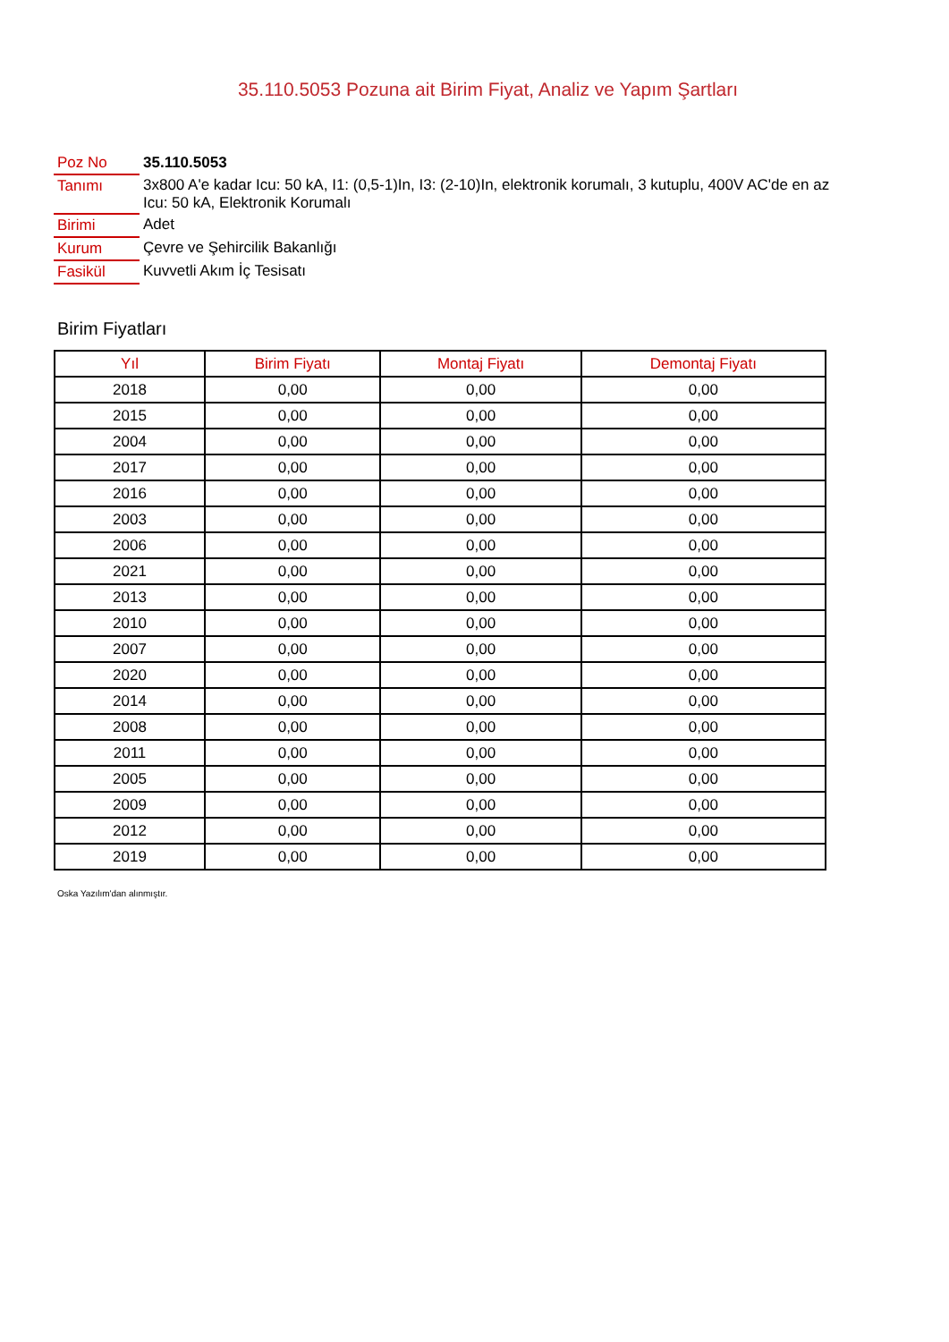35.110.5053 Pozuna ait Birim Fiyat, Analiz ve Yapım Şartları
| Poz No | 35.110.5053 |
| Tanımı | 3x800 A'e kadar Icu: 50 kA, I1: (0,5-1)In, I3: (2-10)In, elektronik korumalı, 3 kutuplu, 400V AC'de en az Icu: 50 kA, Elektronik Korumalı |
| Birimi | Adet |
| Kurum | Çevre ve Şehircilik Bakanlığı |
| Fasikül | Kuvvetli Akım İç Tesisatı |
Birim Fiyatları
| Yıl | Birim Fiyatı | Montaj Fiyatı | Demontaj Fiyatı |
| --- | --- | --- | --- |
| 2018 | 0,00 | 0,00 | 0,00 |
| 2015 | 0,00 | 0,00 | 0,00 |
| 2004 | 0,00 | 0,00 | 0,00 |
| 2017 | 0,00 | 0,00 | 0,00 |
| 2016 | 0,00 | 0,00 | 0,00 |
| 2003 | 0,00 | 0,00 | 0,00 |
| 2006 | 0,00 | 0,00 | 0,00 |
| 2021 | 0,00 | 0,00 | 0,00 |
| 2013 | 0,00 | 0,00 | 0,00 |
| 2010 | 0,00 | 0,00 | 0,00 |
| 2007 | 0,00 | 0,00 | 0,00 |
| 2020 | 0,00 | 0,00 | 0,00 |
| 2014 | 0,00 | 0,00 | 0,00 |
| 2008 | 0,00 | 0,00 | 0,00 |
| 2011 | 0,00 | 0,00 | 0,00 |
| 2005 | 0,00 | 0,00 | 0,00 |
| 2009 | 0,00 | 0,00 | 0,00 |
| 2012 | 0,00 | 0,00 | 0,00 |
| 2019 | 0,00 | 0,00 | 0,00 |
Oska Yazılım'dan alınmıştır.